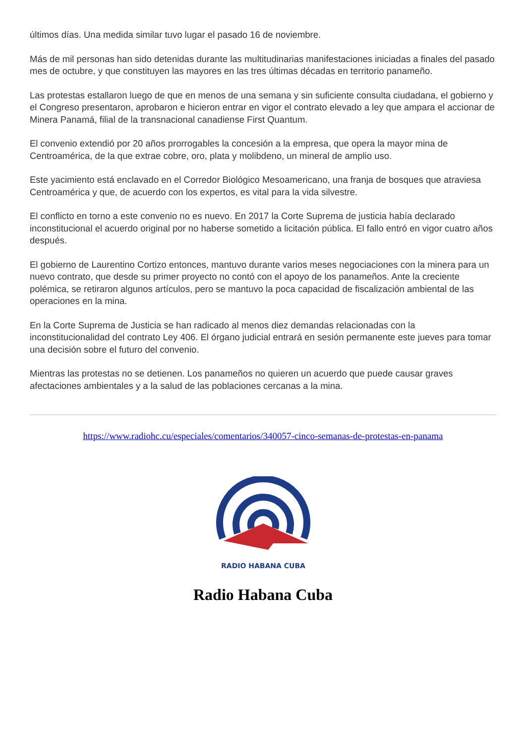últimos días. Una medida similar tuvo lugar el pasado 16 de noviembre.
Más de mil personas han sido detenidas durante las multitudinarias manifestaciones iniciadas a finales del pasado mes de octubre, y que constituyen las mayores en las tres últimas décadas en territorio panameño.
Las protestas estallaron luego de que en menos de una semana y sin suficiente consulta ciudadana, el gobierno y el Congreso presentaron, aprobaron e hicieron entrar en vigor el contrato elevado a ley que ampara el accionar de Minera Panamá, filial de la transnacional canadiense First Quantum.
El convenio extendió por 20 años prorrogables la concesión a la empresa, que opera la mayor mina de Centroamérica, de la que extrae cobre, oro, plata y molibdeno, un mineral de amplio uso.
Este yacimiento está enclavado en el Corredor Biológico Mesoamericano, una franja de bosques que atraviesa Centroamérica y que, de acuerdo con los expertos, es vital para la vida silvestre.
El conflicto en torno a este convenio no es nuevo. En 2017 la Corte Suprema de justicia había declarado inconstitucional el acuerdo original por no haberse sometido a licitación pública. El fallo entró en vigor cuatro años después.
El gobierno de Laurentino Cortizo entonces, mantuvo durante varios meses negociaciones con la minera para un nuevo contrato, que desde su primer proyecto no contó con el apoyo de los panameños. Ante la creciente polémica, se retiraron algunos artículos, pero se mantuvo la poca capacidad de fiscalización ambiental de las operaciones en la mina.
En la Corte Suprema de Justicia se han radicado al menos diez demandas relacionadas con la inconstitucionalidad del contrato Ley 406. El órgano judicial entrará en sesión permanente este jueves para tomar una decisión sobre el futuro del convenio.
Mientras las protestas no se detienen. Los panameños no quieren un acuerdo que puede causar graves afectaciones ambientales y a la salud de las poblaciones cercanas a la mina.
https://www.radiohc.cu/especiales/comentarios/340057-cinco-semanas-de-protestas-en-panama
RADIO HABANA CUBA
Radio Habana Cuba